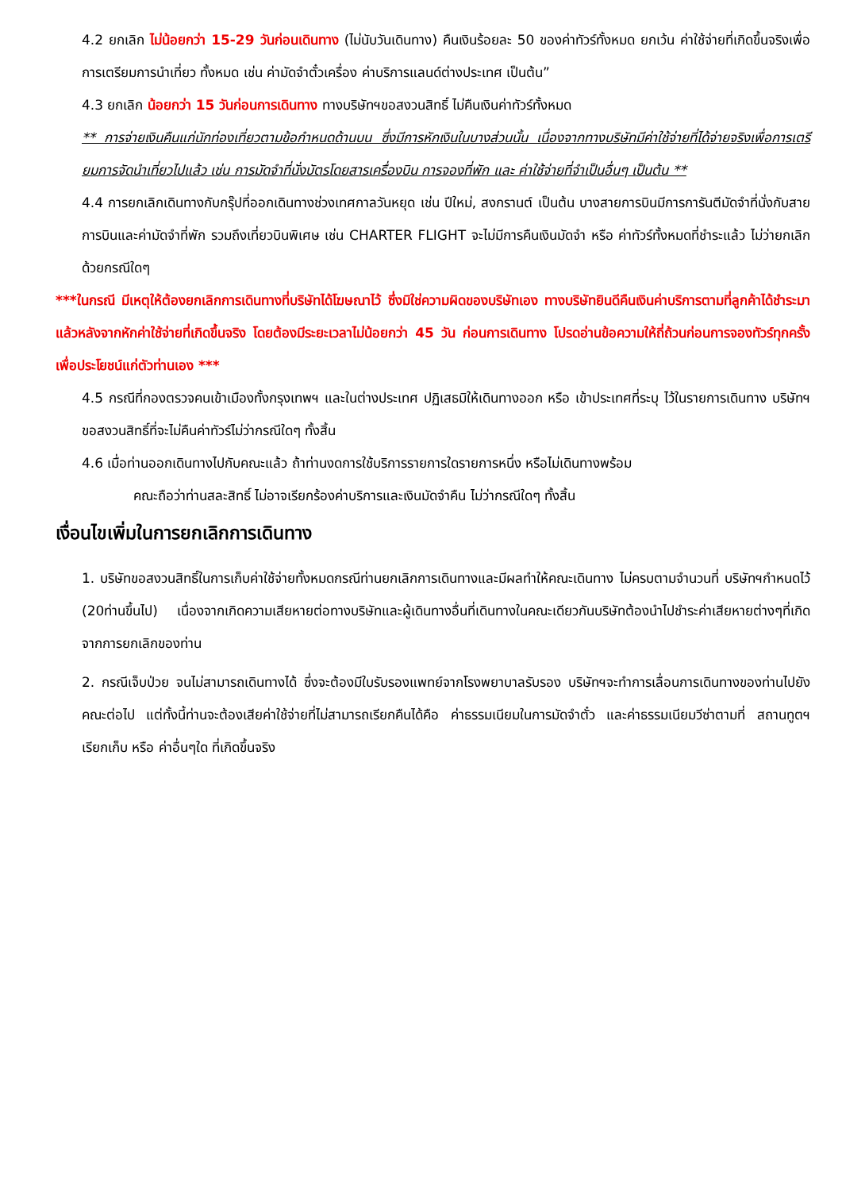4.2 ยกเลิก ไม่น้อยกว่า 15-29 วันก่อนเดินทาง (ไม่นับวันเดินทาง) คืนเงินร้อยละ 50 ของค่าทัวร์ทั้งหมด ยกเว้น ค่าใช้จ่ายที่เกิดขึ้นจริงเพื่อการเตรียมการนำเที่ยว ทั้งหมด เช่น ค่ามัดจำตั๋วเครื่อง ค่าบริการแลนด์ต่างประเทศ เป็นต้น”
4.3 ยกเลิก น้อยกว่า 15 วันก่อนการเดินทาง ทางบริษัทฯขอสงวนสิทธิ์ ไม่คืนเงินค่าทัวร์ทั้งหมด
** การจ่ายเงินคืนแก่นักท่องเที่ยวตามข้อกำหนดด้านบน ซึ่งมีการหักเงินในบางส่วนนั้น เนื่องจากทางบริษัทมีค่าใช้จ่ายที่ได้จ่ายจริงเพื่อการเตรียมการจัดนำเที่ยวไปแล้ว เช่น การมัดจำที่นั่งบัตรโดยสารเครื่องบิน การจองที่พัก และ ค่าใช้จ่ายที่จำเป็นอื่นๆ เป็นต้น **
4.4 การยกเลิกเดินทางกับกรุ๊ปที่ออกเดินทางช่วงเทศกาลวันหยุด เช่น ปีใหม่, สงกรานต์ เป็นต้น บางสายการบินมีการการันตีมัดจำที่นั่งกับสายการบินและค่ามัดจำที่พัก รวมถึงเที่ยวบินพิเศษ เช่น CHARTER FLIGHT จะไม่มีการคืนเงินมัดจำ หรือ ค่าทัวร์ทั้งหมดที่ชำระแล้ว ไม่ว่ายกเลิกด้วยกรณีใดๆ
***ในกรณี มีเหตุให้ต้องยกเลิกการเดินทางที่บริษัทได้โฆษณาไว้ ซึ่งมิใช่ความผิดของบริษัทเอง ทางบริษัทยินดีคืนเงินค่าบริการตามที่ลูกค้าได้ชำระมาแล้วหลังจากหักค่าใช้จ่ายที่เกิดขึ้นจริง โดยต้องมีระยะเวลาไม่น้อยกว่า 45 วัน ก่อนการเดินทาง โปรดอ่านข้อความให้ถี่ถ้วนก่อนการจองทัวร์ทุกครั้ง เพื่อประโยชน์แก่ตัวท่านเอง ***
4.5 กรณีที่กองตรวจคนเข้าเมืองทั้งกรุงเทพฯ และในต่างประเทศ ปฏิเสธมิให้เดินทางออก หรือ เข้าประเทศที่ระบุ ไว้ในรายการเดินทาง บริษัทฯ ขอสงวนสิทธิ์ที่จะไม่คืนค่าทัวร์ไม่ว่ากรณีใดๆ ทั้งสิ้น
4.6 เมื่อท่านออกเดินทางไปกับคณะแล้ว ถ้าท่านงดการใช้บริการรายการใดรายการหนึ่ง หรือไม่เดินทางพร้อม
คณะถือว่าท่านสละสิทธิ์ ไม่อาจเรียกร้องค่าบริการและเงินมัดจำคืน ไม่ว่ากรณีใดๆ ทั้งสิ้น
เงื่อนไขเพิ่มในการยกเลิกการเดินทาง
1. บริษัทขอสงวนสิทธิ์ในการเก็บค่าใช้จ่ายทั้งหมดกรณีท่านยกเลิกการเดินทางและมีผลทำให้คณะเดินทาง ไม่ครบตามจำนวนที่ บริษัทฯกำหนดไว้ (20ท่านขึ้นไป) เนื่องจากเกิดความเสียหายต่อทางบริษัทและผู้เดินทางอื่นที่เดินทางในคณะเดียวกันบริษัทต้องนำไปชำระค่าเสียหายต่างๆที่เกิดจากการยกเลิกของท่าน
2. กรณีเจ็บป่วย จนไม่สามารถเดินทางได้ ซึ่งจะต้องมีใบรับรองแพทย์จากโรงพยาบาลรับรอง บริษัทฯจะทำการเลื่อนการเดินทางของท่านไปยังคณะต่อไป แต่ทั้งนี้ท่านจะต้องเสียค่าใช้จ่ายที่ไม่สามารถเรียกคืนได้คือ ค่าธรรมเนียมในการมัดจำตั๋ว และค่าธรรมเนียมวีซ่าตามที่ สถานทูตฯ เรียกเก็บ หรือ ค่าอื่นๆใด ที่เกิดขึ้นจริง